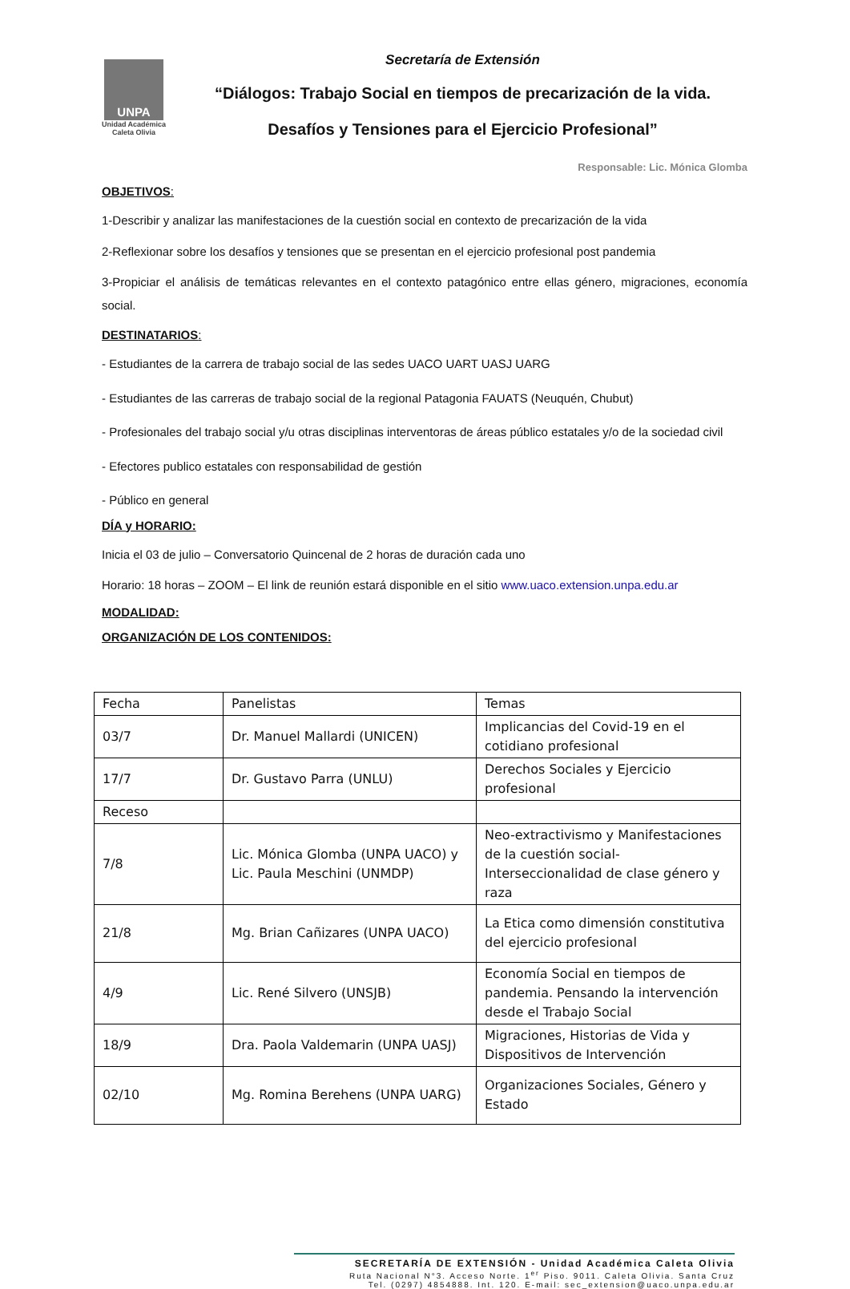UNPA
Unidad Académica
Caleta Olivia
Secretaría de Extensión
“Diálogos: Trabajo Social en tiempos de precarización de la vida.
Desafíos y Tensiones para el Ejercicio Profesional”
Responsable: Lic. Mónica Glomba
OBJETIVOS:
1-Describir y analizar las manifestaciones de la cuestión social en contexto de precarización de la vida
2-Reflexionar sobre los desafíos y tensiones que se presentan en el ejercicio profesional post pandemia
3-Propiciar el análisis de temáticas relevantes en el contexto patagónico entre ellas género, migraciones, economía social.
DESTINATARIOS:
- Estudiantes de la carrera de trabajo social de las sedes UACO UART UASJ UARG
- Estudiantes de las carreras de trabajo social de la regional Patagonia FAUATS (Neuquén, Chubut)
- Profesionales del trabajo social y/u otras disciplinas interventoras de áreas público estatales y/o de la sociedad civil
- Efectores publico estatales con responsabilidad de gestión
- Público en general
DÍA y HORARIO:
Inicia el 03 de julio – Conversatorio Quincenal de 2 horas de duración cada uno
Horario: 18 horas – ZOOM – El link de reunión estará disponible en el sitio www.uaco.extension.unpa.edu.ar
MODALIDAD:
ORGANIZACIÓN DE LOS CONTENIDOS:
| Fecha | Panelistas | Temas |
| 03/7 | Dr. Manuel Mallardi (UNICEN) | Implicancias del Covid-19 en el cotidiano profesional |
| 17/7 | Dr. Gustavo Parra (UNLU) | Derechos Sociales y Ejercicio profesional |
| Receso | | |
| 7/8 | Lic. Mónica Glomba (UNPA UACO) y Lic. Paula Meschini (UNMDP) | Neo-extractivismo y Manifestaciones de la cuestión social- Interseccionalidad de clase género y raza |
| 21/8 | Mg. Brian Cañizares (UNPA UACO) | La Etica como dimensión constitutiva del ejercicio profesional |
| 4/9 | Lic. René Silvero (UNSJB) | Economía Social en tiempos de pandemia. Pensando la intervención desde el Trabajo Social |
| 18/9 | Dra. Paola Valdemarin (UNPA UASJ) | Migraciones, Historias de Vida y Dispositivos de Intervención |
| 02/10 | Mg. Romina Berehens (UNPA UARG) | Organizaciones Sociales, Género y Estado |
SECRETARÍA DE EXTENSIÓN - Unidad Académica Caleta Olivia
Ruta Nacional N°3. Acceso Norte. 1<sup>er</sup> Piso. 9011. Caleta Olivia. Santa Cruz
Tel. (0297) 4854888. Int. 120. E-mail: sec_extension@uaco.unpa.edu.ar